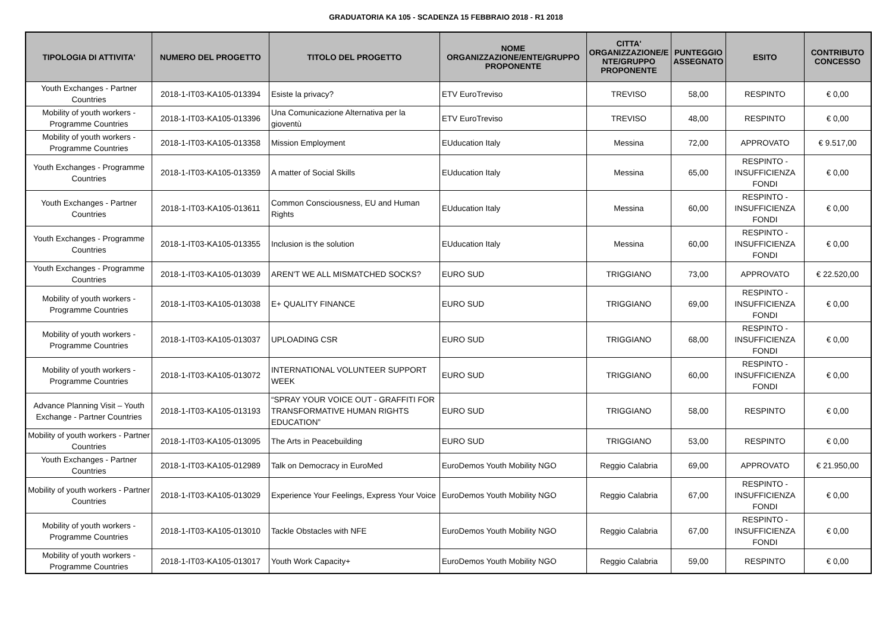GRADUATORIA KA 105 - SCADENZA 15 FEBBRAIO 2018 - R1 2018
| TIPOLOGIA DI ATTIVITA' | NUMERO DEL PROGETTO | TITOLO DEL PROGETTO | NOME ORGANIZZAZIONE/ENTE/GRUPPO PROPONENTE | CITTA' ORGANIZZAZIONE/E NTE/GRUPPO PROPONENTE | PUNTEGGIO ASSEGNATO | ESITO | CONTRIBUTO CONCESSO |
| --- | --- | --- | --- | --- | --- | --- | --- |
| Youth Exchanges - Partner Countries | 2018-1-IT03-KA105-013394 | Esiste la privacy? | ETV EuroTreviso | TREVISO | 58,00 | RESPINTO | € 0,00 |
| Mobility of youth workers - Programme Countries | 2018-1-IT03-KA105-013396 | Una Comunicazione Alternativa per la gioventù | ETV EuroTreviso | TREVISO | 48,00 | RESPINTO | € 0,00 |
| Mobility of youth workers - Programme Countries | 2018-1-IT03-KA105-013358 | Mission Employment | EUducation Italy | Messina | 72,00 | APPROVATO | € 9.517,00 |
| Youth Exchanges - Programme Countries | 2018-1-IT03-KA105-013359 | A matter of Social Skills | EUducation Italy | Messina | 65,00 | RESPINTO - INSUFFICIENZA FONDI | € 0,00 |
| Youth Exchanges - Partner Countries | 2018-1-IT03-KA105-013611 | Common Consciousness, EU and Human Rights | EUducation Italy | Messina | 60,00 | RESPINTO - INSUFFICIENZA FONDI | € 0,00 |
| Youth Exchanges - Programme Countries | 2018-1-IT03-KA105-013355 | Inclusion is the solution | EUducation Italy | Messina | 60,00 | RESPINTO - INSUFFICIENZA FONDI | € 0,00 |
| Youth Exchanges - Programme Countries | 2018-1-IT03-KA105-013039 | AREN'T WE ALL MISMATCHED SOCKS? | EURO SUD | TRIGGIANO | 73,00 | APPROVATO | € 22.520,00 |
| Mobility of youth workers - Programme Countries | 2018-1-IT03-KA105-013038 | E+ QUALITY FINANCE | EURO SUD | TRIGGIANO | 69,00 | RESPINTO - INSUFFICIENZA FONDI | € 0,00 |
| Mobility of youth workers - Programme Countries | 2018-1-IT03-KA105-013037 | UPLOADING CSR | EURO SUD | TRIGGIANO | 68,00 | RESPINTO - INSUFFICIENZA FONDI | € 0,00 |
| Mobility of youth workers - Programme Countries | 2018-1-IT03-KA105-013072 | INTERNATIONAL VOLUNTEER SUPPORT WEEK | EURO SUD | TRIGGIANO | 60,00 | RESPINTO - INSUFFICIENZA FONDI | € 0,00 |
| Advance Planning Visit – Youth Exchange - Partner Countries | 2018-1-IT03-KA105-013193 | “SPRAY YOUR VOICE OUT - GRAFFITI FOR TRANSFORMATIVE HUMAN RIGHTS EDUCATION” | EURO SUD | TRIGGIANO | 58,00 | RESPINTO | € 0,00 |
| Mobility of youth workers - Partner Countries | 2018-1-IT03-KA105-013095 | The Arts in Peacebuilding | EURO SUD | TRIGGIANO | 53,00 | RESPINTO | € 0,00 |
| Youth Exchanges - Partner Countries | 2018-1-IT03-KA105-012989 | Talk on Democracy in EuroMed | EuroDemos Youth Mobility NGO | Reggio Calabria | 69,00 | APPROVATO | € 21.950,00 |
| Mobility of youth workers - Partner Countries | 2018-1-IT03-KA105-013029 | Experience Your Feelings, Express Your Voice | EuroDemos Youth Mobility NGO | Reggio Calabria | 67,00 | RESPINTO - INSUFFICIENZA FONDI | € 0,00 |
| Mobility of youth workers - Programme Countries | 2018-1-IT03-KA105-013010 | Tackle Obstacles with NFE | EuroDemos Youth Mobility NGO | Reggio Calabria | 67,00 | RESPINTO - INSUFFICIENZA FONDI | € 0,00 |
| Mobility of youth workers - Programme Countries | 2018-1-IT03-KA105-013017 | Youth Work Capacity+ | EuroDemos Youth Mobility NGO | Reggio Calabria | 59,00 | RESPINTO | € 0,00 |